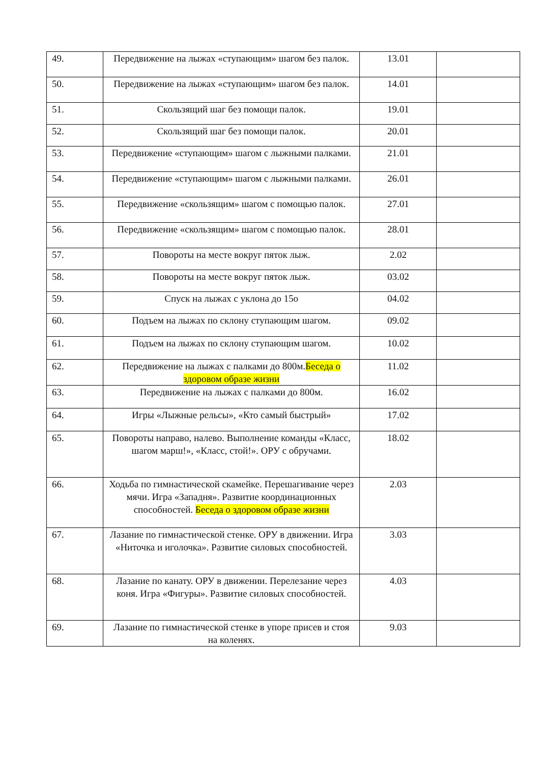| 49. | Передвижение на лыжах «ступающим» шагом без палок. | 13.01 | |
| 50. | Передвижение на лыжах «ступающим» шагом без палок. | 14.01 | |
| 51. | Скользящий шаг без помощи палок. | 19.01 | |
| 52. | Скользящий шаг без помощи палок. | 20.01 | |
| 53. | Передвижение «ступающим» шагом с лыжными палками. | 21.01 | |
| 54. | Передвижение «ступающим» шагом с лыжными палками. | 26.01 | |
| 55. | Передвижение «скользящим» шагом с помощью палок. | 27.01 | |
| 56. | Передвижение «скользящим» шагом с помощью палок. | 28.01 | |
| 57. | Повороты на месте вокруг пяток лыж. | 2.02 | |
| 58. | Повороты на месте вокруг пяток лыж. | 03.02 | |
| 59. | Спуск на лыжах с уклона до 15о | 04.02 | |
| 60. | Подъем на лыжах по склону ступающим шагом. | 09.02 | |
| 61. | Подъем на лыжах по склону ступающим шагом. | 10.02 | |
| 62. | Передвижение на лыжах с палками до 800м. Беседа о здоровом образе жизни | 11.02 | |
| 63. | Передвижение на лыжах с палками до 800м. | 16.02 | |
| 64. | Игры «Лыжные рельсы», «Кто самый быстрый» | 17.02 | |
| 65. | Повороты направо, налево. Выполнение команды «Класс, шагом марш!», «Класс, стой!». ОРУ с обручами. | 18.02 | |
| 66. | Ходьба по гимнастической скамейке. Перешагивание через мячи. Игра «Западня». Развитие координационных способностей. Беседа о здоровом образе жизни | 2.03 | |
| 67. | Лазание по гимнастической стенке. ОРУ в движении. Игра «Ниточка и иголочка». Развитие силовых способностей. | 3.03 | |
| 68. | Лазание по канату. ОРУ в движении. Перелезание через коня. Игра «Фигуры». Развитие силовых способностей. | 4.03 | |
| 69. | Лазание по гимнастической стенке в упоре присев и стоя на коленях. | 9.03 | |